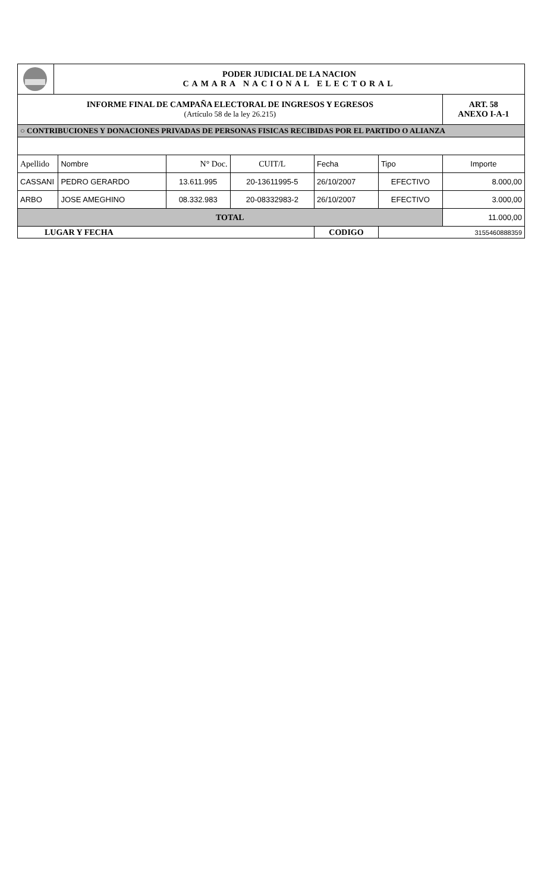| | PODER JUDICIAL DE LA NACION CAMARA NACIONAL ELECTORAL | | | | | | |
| INFORME FINAL DE CAMPAÑA ELECTORAL DE INGRESOS Y EGRESOS (Artículo 58 de la ley 26.215) | | | | | | | ART. 58 ANEXO I-A-1 |
| ○ CONTRIBUCIONES Y DONACIONES PRIVADAS DE PERSONAS FISICAS RECIBIDAS POR EL PARTIDO O ALIANZA | | | | | | | |
| Apellido | | Nombre | N° Doc. | CUIT/L | Fecha | Tipo | Importe |
| CASSANI | | PEDRO GERARDO | 13.611.995 | 20-13611995-5 | 26/10/2007 | EFECTIVO | 8.000,00 |
| ARBO | | JOSE AMEGHINO | 08.332.983 | 20-08332983-2 | 26/10/2007 | EFECTIVO | 3.000,00 |
| TOTAL | | | | | | | 11.000,00 |
| LUGAR Y FECHA | | | | | CODIGO | 3155460888359 | |